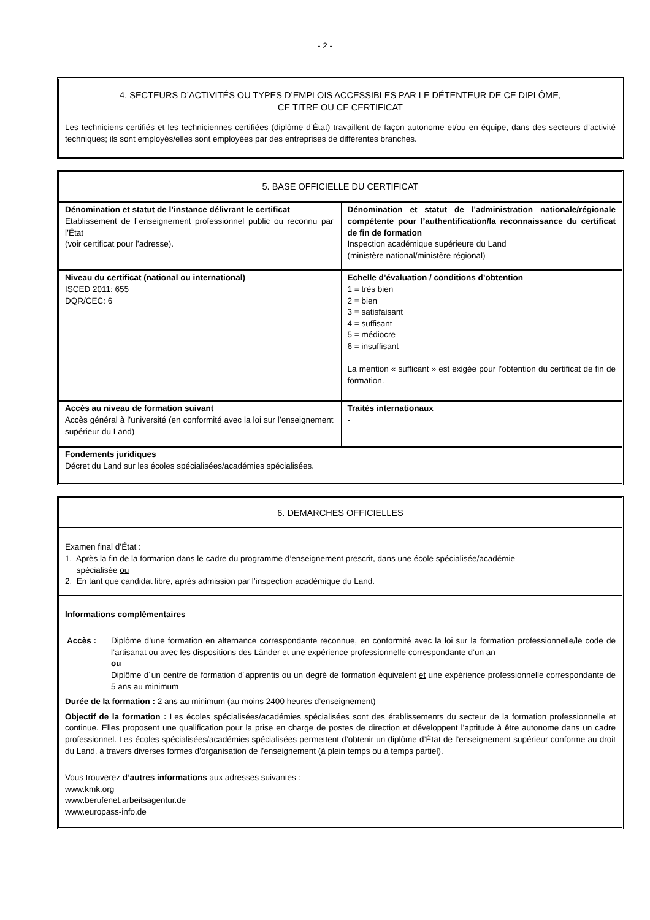- 2 -
4. SECTEURS D’ACTIVITÉS OU TYPES D’EMPLOIS ACCESSIBLES PAR LE DÉTENTEUR DE CE DIPLÔME,
CE TITRE OU CE CERTIFICAT
Les techniciens certifiés et les techniciennes certifiées (diplôme d’État) travaillent de façon autonome et/ou en équipe, dans des secteurs d’activité techniques; ils sont employés/elles sont employées par des entreprises de différentes branches.
5. BASE OFFICIELLE DU CERTIFICAT
| Dénomination et statut de l’instance délivrant le certificat Etablissement de l´enseignement professionnel public ou reconnu par l’État (voir certificat pour l’adresse). | Dénomination et statut de l’administration nationale/régionale compétente pour l’authentification/la reconnaissance du certificat de fin de formation Inspection académique supérieure du Land (ministère national/ministère régional) |
| Niveau du certificat (national ou international) ISCED 2011: 655 DQR/CEC: 6 | Echelle d’évaluation / conditions d’obtention 1 = très bien 2 = bien 3 = satisfaisant 4 = suffisant 5 = médiocre 6 = insuffisant La mention « sufficant » est exigée pour l’obtention du certificat de fin de formation. |
| Accès au niveau de formation suivant Accès général à l’université (en conformité avec la loi sur l’enseignement supérieur du Land) | Traités internationaux - |
| Fondements juridiques Décret du Land sur les écoles spécialisées/académies spécialisées. | |
6. DEMARCHES OFFICIELLES
Examen final d’État :
1. Après la fin de la formation dans le cadre du programme d’enseignement prescrit, dans une école spécialisée/académie
spécialisée ou
2. En tant que candidat libre, après admission par l’inspection académique du Land.
Informations complémentaires
Accès : Diplôme d’une formation en alternance correspondante reconnue, en conformité avec la loi sur la formation professionnelle/le code de l’artisanat ou avec les dispositions des Länder et une expérience professionnelle correspondante d’un an
ou
Diplôme d´un centre de formation d´apprentis ou un degré de formation équivalent et une expérience professionnelle correspondante de 5 ans au minimum
Durée de la formation : 2 ans au minimum (au moins 2400 heures d’enseignement)
Objectif de la formation : Les écoles spécialisées/académies spécialisées sont des établissements du secteur de la formation professionnelle et continue. Elles proposent une qualification pour la prise en charge de postes de direction et développent l’aptitude à être autonome dans un cadre professionnel. Les écoles spécialisées/académies spécialisées permettent d’obtenir un diplôme d’État de l’enseignement supérieur conforme au droit du Land, à travers diverses formes d’organisation de l’enseignement (à plein temps ou à temps partiel).
Vous trouverez d’autres informations aux adresses suivantes :
www.kmk.org
www.berufenet.arbeitsagentur.de
www.europass-info.de